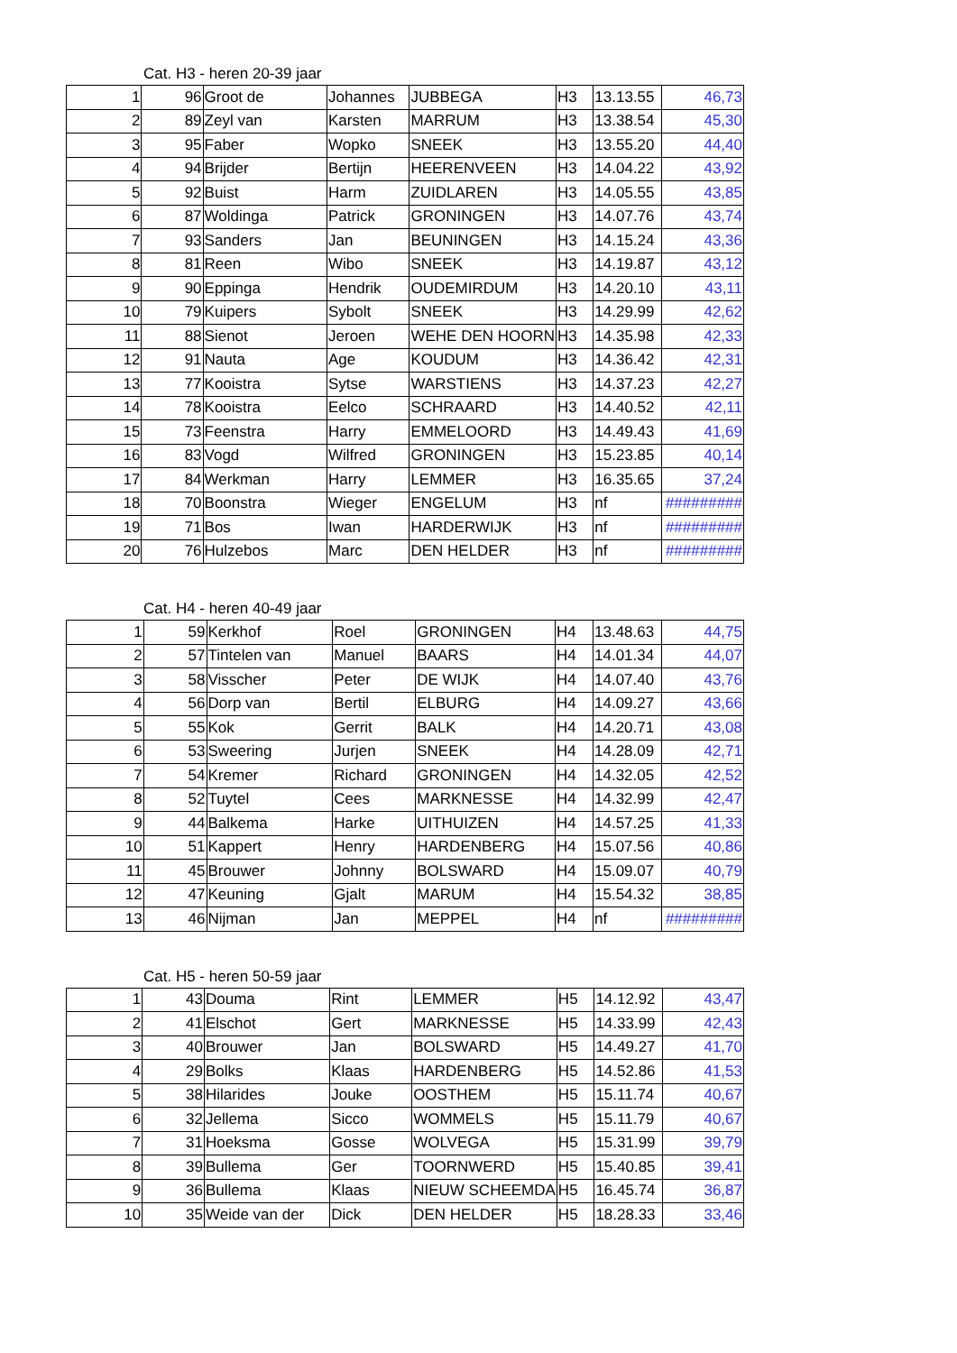Cat. H3 - heren 20-39 jaar
| 1 | 96 | Groot de | Johannes | JUBBEGA | H3 | 13.13.55 | 46,73 |
| 2 | 89 | Zeyl van | Karsten | MARRUM | H3 | 13.38.54 | 45,30 |
| 3 | 95 | Faber | Wopko | SNEEK | H3 | 13.55.20 | 44,40 |
| 4 | 94 | Brijder | Bertijn | HEERENVEEN | H3 | 14.04.22 | 43,92 |
| 5 | 92 | Buist | Harm | ZUIDLAREN | H3 | 14.05.55 | 43,85 |
| 6 | 87 | Woldinga | Patrick | GRONINGEN | H3 | 14.07.76 | 43,74 |
| 7 | 93 | Sanders | Jan | BEUNINGEN | H3 | 14.15.24 | 43,36 |
| 8 | 81 | Reen | Wibo | SNEEK | H3 | 14.19.87 | 43,12 |
| 9 | 90 | Eppinga | Hendrik | OUDEMIRDUM | H3 | 14.20.10 | 43,11 |
| 10 | 79 | Kuipers | Sybolt | SNEEK | H3 | 14.29.99 | 42,62 |
| 11 | 88 | Sienot | Jeroen | WEHE DEN HOORN | H3 | 14.35.98 | 42,33 |
| 12 | 91 | Nauta | Age | KOUDUM | H3 | 14.36.42 | 42,31 |
| 13 | 77 | Kooistra | Sytse | WARSTIENS | H3 | 14.37.23 | 42,27 |
| 14 | 78 | Kooistra | Eelco | SCHRAARD | H3 | 14.40.52 | 42,11 |
| 15 | 73 | Feenstra | Harry | EMMELOORD | H3 | 14.49.43 | 41,69 |
| 16 | 83 | Vogd | Wilfred | GRONINGEN | H3 | 15.23.85 | 40,14 |
| 17 | 84 | Werkman | Harry | LEMMER | H3 | 16.35.65 | 37,24 |
| 18 | 70 | Boonstra | Wieger | ENGELUM | H3 | nf | ######### |
| 19 | 71 | Bos | Iwan | HARDERWIJK | H3 | nf | ######### |
| 20 | 76 | Hulzebos | Marc | DEN HELDER | H3 | nf | ######### |
Cat. H4 - heren 40-49 jaar
| 1 | 59 | Kerkhof | Roel | GRONINGEN | H4 | 13.48.63 | 44,75 |
| 2 | 57 | Tintelen van | Manuel | BAARS | H4 | 14.01.34 | 44,07 |
| 3 | 58 | Visscher | Peter | DE WIJK | H4 | 14.07.40 | 43,76 |
| 4 | 56 | Dorp van | Bertil | ELBURG | H4 | 14.09.27 | 43,66 |
| 5 | 55 | Kok | Gerrit | BALK | H4 | 14.20.71 | 43,08 |
| 6 | 53 | Sweering | Jurjen | SNEEK | H4 | 14.28.09 | 42,71 |
| 7 | 54 | Kremer | Richard | GRONINGEN | H4 | 14.32.05 | 42,52 |
| 8 | 52 | Tuytel | Cees | MARKNESSE | H4 | 14.32.99 | 42,47 |
| 9 | 44 | Balkema | Harke | UITHUIZEN | H4 | 14.57.25 | 41,33 |
| 10 | 51 | Kappert | Henry | HARDENBERG | H4 | 15.07.56 | 40,86 |
| 11 | 45 | Brouwer | Johnny | BOLSWARD | H4 | 15.09.07 | 40,79 |
| 12 | 47 | Keuning | Gjalt | MARUM | H4 | 15.54.32 | 38,85 |
| 13 | 46 | Nijman | Jan | MEPPEL | H4 | nf | ######### |
Cat. H5 - heren 50-59 jaar
| 1 | 43 | Douma | Rint | LEMMER | H5 | 14.12.92 | 43,47 |
| 2 | 41 | Elschot | Gert | MARKNESSE | H5 | 14.33.99 | 42,43 |
| 3 | 40 | Brouwer | Jan | BOLSWARD | H5 | 14.49.27 | 41,70 |
| 4 | 29 | Bolks | Klaas | HARDENBERG | H5 | 14.52.86 | 41,53 |
| 5 | 38 | Hilarides | Jouke | OOSTHEM | H5 | 15.11.74 | 40,67 |
| 6 | 32 | Jellema | Sicco | WOMMELS | H5 | 15.11.79 | 40,67 |
| 7 | 31 | Hoeksma | Gosse | WOLVEGA | H5 | 15.31.99 | 39,79 |
| 8 | 39 | Bullema | Ger | TOORNWERD | H5 | 15.40.85 | 39,41 |
| 9 | 36 | Bullema | Klaas | NIEUW SCHEEMDA | H5 | 16.45.74 | 36,87 |
| 10 | 35 | Weide van der | Dick | DEN HELDER | H5 | 18.28.33 | 33,46 |